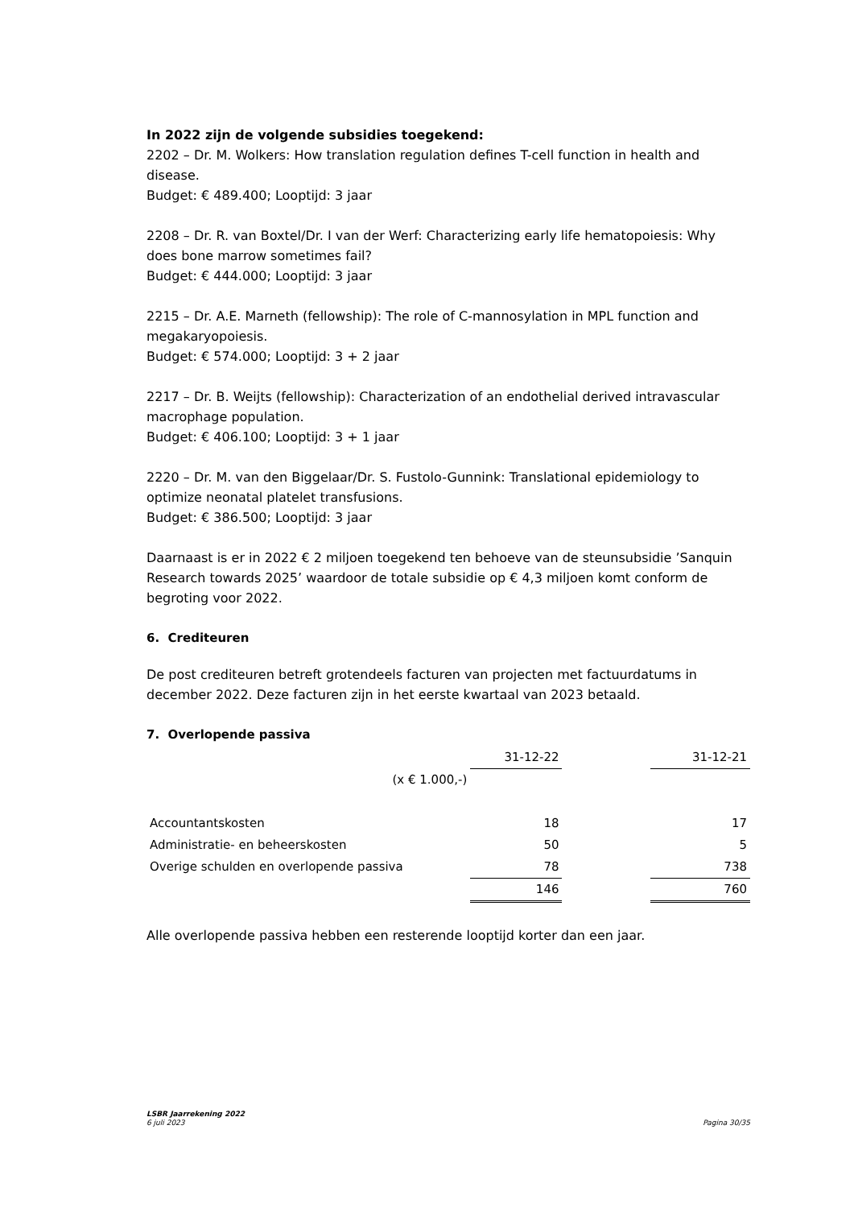In 2022 zijn de volgende subsidies toegekend:
2202 – Dr. M. Wolkers: How translation regulation defines T-cell function in health and disease.
Budget: € 489.400; Looptijd: 3 jaar
2208 – Dr. R. van Boxtel/Dr. I van der Werf: Characterizing early life hematopoiesis: Why does bone marrow sometimes fail?
Budget: € 444.000; Looptijd: 3 jaar
2215 – Dr. A.E. Marneth (fellowship): The role of C-mannosylation in MPL function and megakaryopoiesis.
Budget: € 574.000; Looptijd: 3 + 2 jaar
2217 – Dr. B. Weijts (fellowship): Characterization of an endothelial derived intravascular macrophage population.
Budget: € 406.100; Looptijd: 3 + 1 jaar
2220 – Dr. M. van den Biggelaar/Dr. S. Fustolo-Gunnink: Translational epidemiology to optimize neonatal platelet transfusions.
Budget: € 386.500; Looptijd: 3 jaar
Daarnaast is er in 2022 € 2 miljoen toegekend ten behoeve van de steunsubsidie ’Sanquin Research towards 2025’ waardoor de totale subsidie op € 4,3 miljoen komt conform de begroting voor 2022.
6. Crediteuren
De post crediteuren betreft grotendeels facturen van projecten met factuurdatums in december 2022. Deze facturen zijn in het eerste kwartaal van 2023 betaald.
7. Overlopende passiva
| | 31-12-22 | | 31-12-21 |
| (x € 1.000,-) | | | |
| Accountantskosten | 18 | | 17 |
| Administratie- en beheerskosten | 50 | | 5 |
| Overige schulden en overlopende passiva | 78 | | 738 |
| | 146 | | 760 |
Alle overlopende passiva hebben een resterende looptijd korter dan een jaar.
LSBR Jaarrekening 2022
6 juli 2023 Pagina 30/35